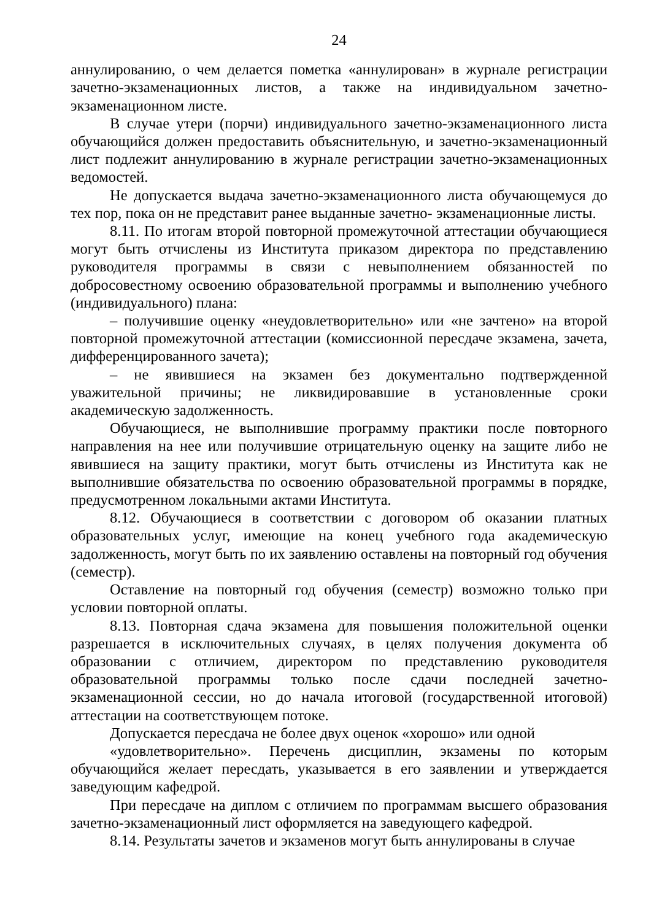24
аннулированию, о чем делается пометка «аннулирован» в журнале регистрации зачетно-экзаменационных листов, а также на индивидуальном зачетно-экзаменационном листе.
В случае утери (порчи) индивидуального зачетно-экзаменационного листа обучающийся должен предоставить объяснительную, и зачетно-экзаменационный лист подлежит аннулированию в журнале регистрации зачетно-экзаменационных ведомостей.
Не допускается выдача зачетно-экзаменационного листа обучающемуся до тех пор, пока он не представит ранее выданные зачетно- экзаменационные листы.
8.11. По итогам второй повторной промежуточной аттестации обучающиеся могут быть отчислены из Института приказом директора по представлению руководителя программы в связи с невыполнением обязанностей по добросовестному освоению образовательной программы и выполнению учебного (индивидуального) плана:
– получившие оценку «неудовлетворительно» или «не зачтено» на второй повторной промежуточной аттестации (комиссионной пересдаче экзамена, зачета, дифференцированного зачета);
– не явившиеся на экзамен без документально подтвержденной уважительной причины; не ликвидировавшие в установленные сроки академическую задолженность.
Обучающиеся, не выполнившие программу практики после повторного направления на нее или получившие отрицательную оценку на защите либо не явившиеся на защиту практики, могут быть отчислены из Института как не выполнившие обязательства по освоению образовательной программы в порядке, предусмотренном локальными актами Института.
8.12. Обучающиеся в соответствии с договором об оказании платных образовательных услуг, имеющие на конец учебного года академическую задолженность, могут быть по их заявлению оставлены на повторный год обучения (семестр).
Оставление на повторный год обучения (семестр) возможно только при условии повторной оплаты.
8.13. Повторная сдача экзамена для повышения положительной оценки разрешается в исключительных случаях, в целях получения документа об образовании с отличием, директором по представлению руководителя образовательной программы только после сдачи последней зачетно-экзаменационной сессии, но до начала итоговой (государственной итоговой) аттестации на соответствующем потоке.
Допускается пересдача не более двух оценок «хорошо» или одной
«удовлетворительно». Перечень дисциплин, экзамены по которым обучающийся желает пересдать, указывается в его заявлении и утверждается заведующим кафедрой.
При пересдаче на диплом с отличием по программам высшего образования зачетно-экзаменационный лист оформляется на заведующего кафедрой.
8.14. Результаты зачетов и экзаменов могут быть аннулированы в случае